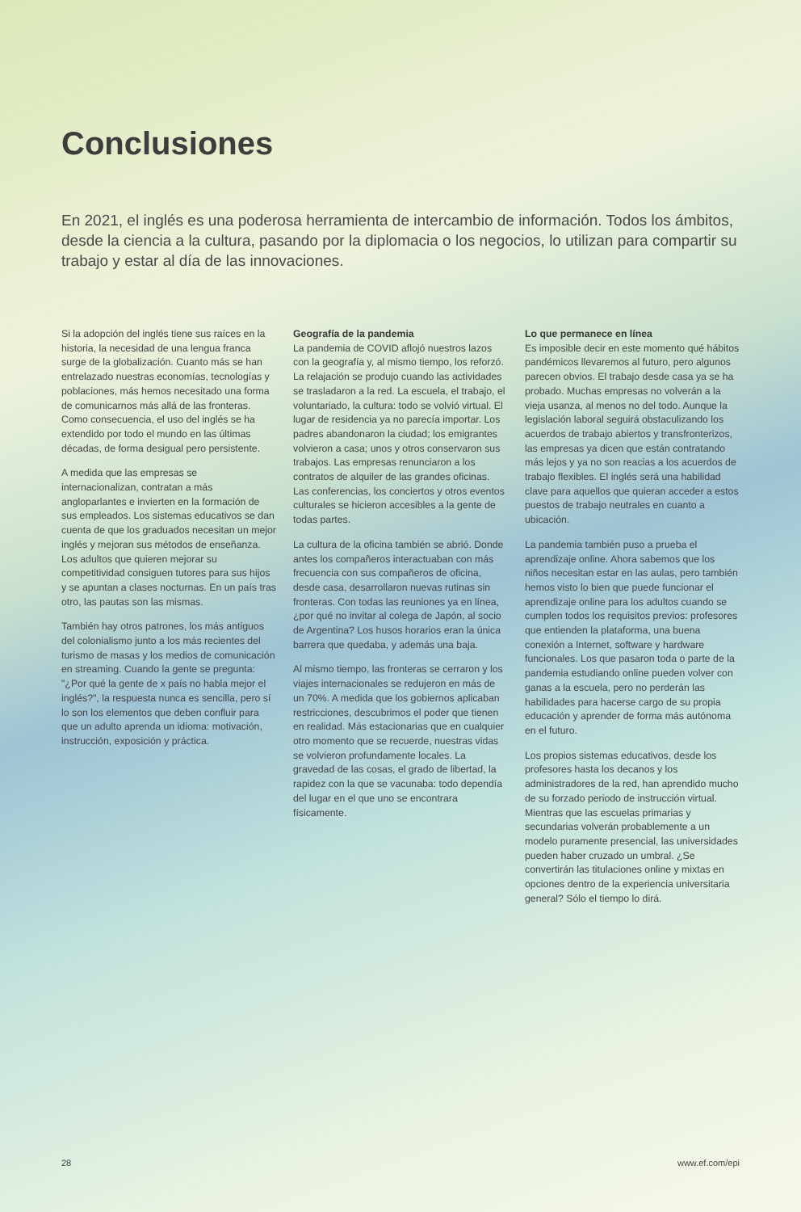Conclusiones
En 2021, el inglés es una poderosa herramienta de intercambio de información. Todos los ámbitos, desde la ciencia a la cultura, pasando por la diplomacia o los negocios, lo utilizan para compartir su trabajo y estar al día de las innovaciones.
Si la adopción del inglés tiene sus raíces en la historia, la necesidad de una lengua franca surge de la globalización. Cuanto más se han entrelazado nuestras economías, tecnologías y poblaciones, más hemos necesitado una forma de comunicarnos más allá de las fronteras. Como consecuencia, el uso del inglés se ha extendido por todo el mundo en las últimas décadas, de forma desigual pero persistente.
A medida que las empresas se internacionalizan, contratan a más angloparlantes e invierten en la formación de sus empleados. Los sistemas educativos se dan cuenta de que los graduados necesitan un mejor inglés y mejoran sus métodos de enseñanza. Los adultos que quieren mejorar su competitividad consiguen tutores para sus hijos y se apuntan a clases nocturnas. En un país tras otro, las pautas son las mismas.
También hay otros patrones, los más antiguos del colonialismo junto a los más recientes del turismo de masas y los medios de comunicación en streaming. Cuando la gente se pregunta: "¿Por qué la gente de x país no habla mejor el inglés?", la respuesta nunca es sencilla, pero sí lo son los elementos que deben confluir para que un adulto aprenda un idioma: motivación, instrucción, exposición y práctica.
Geografía de la pandemia
La pandemia de COVID aflojó nuestros lazos con la geografía y, al mismo tiempo, los reforzó. La relajación se produjo cuando las actividades se trasladaron a la red. La escuela, el trabajo, el voluntariado, la cultura: todo se volvió virtual. El lugar de residencia ya no parecía importar. Los padres abandonaron la ciudad; los emigrantes volvieron a casa; unos y otros conservaron sus trabajos. Las empresas renunciaron a los contratos de alquiler de las grandes oficinas. Las conferencias, los conciertos y otros eventos culturales se hicieron accesibles a la gente de todas partes.
La cultura de la oficina también se abrió. Donde antes los compañeros interactuaban con más frecuencia con sus compañeros de oficina, desde casa, desarrollaron nuevas rutinas sin fronteras. Con todas las reuniones ya en línea, ¿por qué no invitar al colega de Japón, al socio de Argentina? Los husos horarios eran la única barrera que quedaba, y además una baja.
Al mismo tiempo, las fronteras se cerraron y los viajes internacionales se redujeron en más de un 70%. A medida que los gobiernos aplicaban restricciones, descubrimos el poder que tienen en realidad. Más estacionarias que en cualquier otro momento que se recuerde, nuestras vidas se volvieron profundamente locales. La gravedad de las cosas, el grado de libertad, la rapidez con la que se vacunaba: todo dependía del lugar en el que uno se encontrara físicamente.
Lo que permanece en línea
Es imposible decir en este momento qué hábitos pandémicos llevaremos al futuro, pero algunos parecen obvios. El trabajo desde casa ya se ha probado. Muchas empresas no volverán a la vieja usanza, al menos no del todo. Aunque la legislación laboral seguirá obstaculizando los acuerdos de trabajo abiertos y transfronterizos, las empresas ya dicen que están contratando más lejos y ya no son reacias a los acuerdos de trabajo flexibles. El inglés será una habilidad clave para aquellos que quieran acceder a estos puestos de trabajo neutrales en cuanto a ubicación.
La pandemia también puso a prueba el aprendizaje online. Ahora sabemos que los niños necesitan estar en las aulas, pero también hemos visto lo bien que puede funcionar el aprendizaje online para los adultos cuando se cumplen todos los requisitos previos: profesores que entienden la plataforma, una buena conexión a Internet, software y hardware funcionales. Los que pasaron toda o parte de la pandemia estudiando online pueden volver con ganas a la escuela, pero no perderán las habilidades para hacerse cargo de su propia educación y aprender de forma más autónoma en el futuro.
Los propios sistemas educativos, desde los profesores hasta los decanos y los administradores de la red, han aprendido mucho de su forzado periodo de instrucción virtual. Mientras que las escuelas primarias y secundarias volverán probablemente a un modelo puramente presencial, las universidades pueden haber cruzado un umbral. ¿Se convertirán las titulaciones online y mixtas en opciones dentro de la experiencia universitaria general? Sólo el tiempo lo dirá.
28 www.ef.com/epi